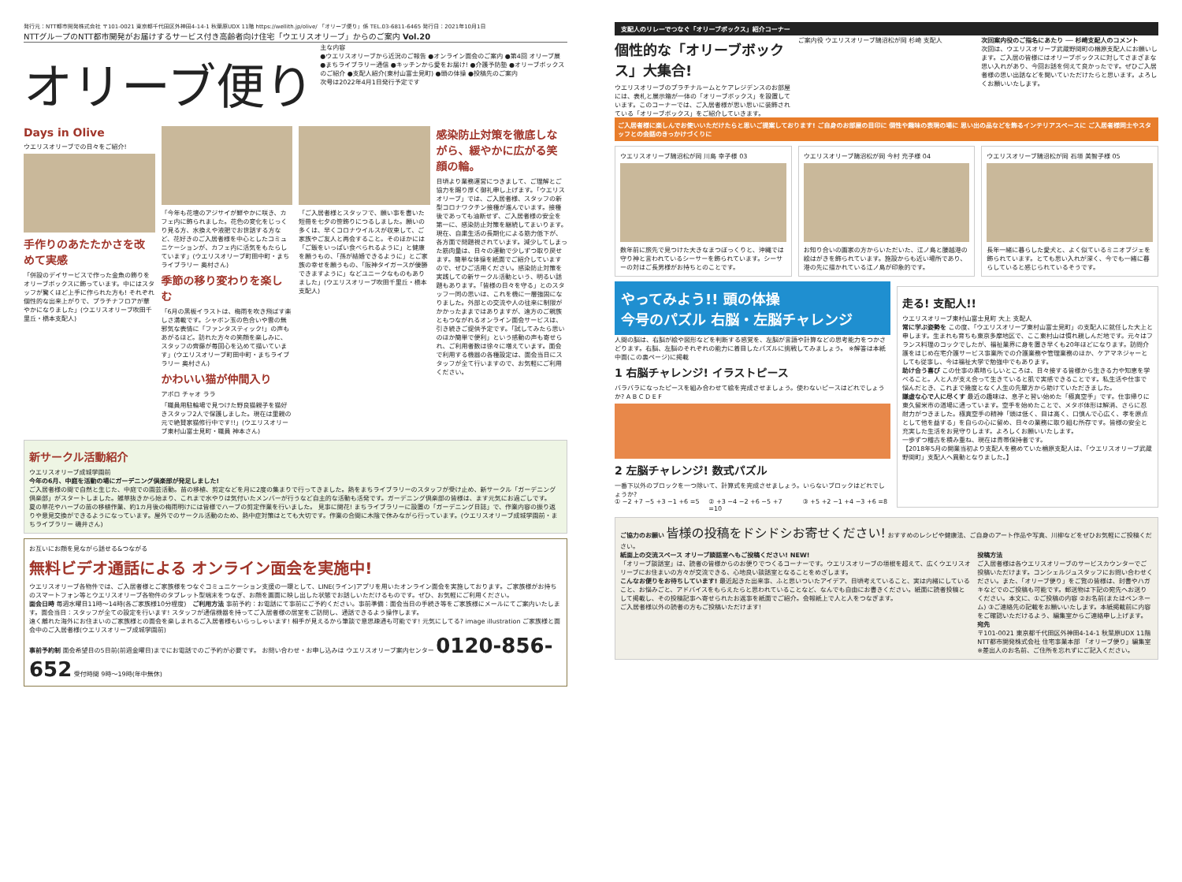発行元：NTT都市開発株式会社 〒101-0021 東京都千代田区外神田4-14-1 秋葉原UDX 11階 https://wellith.jp/olive/ 「オリーブ便り」係 TEL.03-6811-6465 発行日：2021年10月1日
NTTグループのNTT都市開発がお届けするサービス付き高齢者向け住宅「ウエリスオリーブ」からのご案内 Vol.20
オリーブ便り
主な内容
●ウエリスオリーブから近況のご報告 ●オンライン面会のご案内 ●第4回 オリーブ展 ●まちライブラリー通信 ●キッチンから愛をお届け! ●介護予防塾 ●オリーブボックスのご紹介 ●支配人紹介(東村山富士見町) ●頭の体操 ●投稿先のご案内
次号は2022年4月1日発行予定です
Days in Olive
ウエリスオリーブでの日々をご紹介!
手作りのあたたかさを改めて実感
「併設のデイサービスで作った金魚の飾りをオリーブボックスに飾っています。中にはスタッフが驚くほど上手に作られた方も! それぞれ個性的な出来上がりで、プラチナフロアが華やかになりました」(ウエリスオリーブ吹田千里丘・橋本支配人)
「今年も花壇のアジサイが鮮やかに咲き、カフェ内に飾られました。花色の変化をじっくり見る方、水換えや液肥でお世話する方など、花好きのご入居者様を中心としたコミュニケーションが、カフェ内に活気をもたらしています」(ウエリスオリーブ町田中町・まちライブラリー 奥村さん)
季節の移り変わりを楽しむ
「6月の黒板イラストは、梅雨を吹き飛ばす楽しさ満載です。シャボン玉の色合いや雲の無邪気な表情に「ファンタスティック!」の声もあがるほど。訪れた方々の笑顔を楽しみに、スタッフの齊藤が毎回心を込めて描いています」(ウエリスオリーブ町田中町・まちライブラリー 奥村さん)
かわいい猫が仲間入り
アポロ チャオ ララ
「職員用駐輪場で見つけた野良猫親子を猫好きスタッフ2人で保護しました。現在は里親の元で絶賛家猫修行中です!!」(ウエリスオリーブ東村山富士見町・職員 神本さん)
「ご入居者様とスタッフで、願い事を書いた短冊を七夕の笹飾りにつるしました。願いの多くは、早くコロナウイルスが収束して、ご家族やご友人と再会すること。そのほかには「ご飯をいっぱい食べられるように」と健康を願うもの、「孫が結婚できるように」とご家族の幸せを願うもの、「阪神タイガースが優勝できますように」などユニークなものもありました」(ウエリスオリーブ吹田千里丘・橋本支配人)
感染防止対策を徹底しながら、緩やかに広がる笑顔の輪。
日頃より業務運営につきまして、ご理解とご協力を賜り厚く御礼申し上げます。「ウエリスオリーブ」では、ご入居者様、スタッフの新型コロナワクチン接種が進んでいます。接種後であっても油断せず、ご入居者様の安全を第一に、感染防止対策を継続してまいります。現在、自粛生活の長期化による筋力低下が、各方面で問題視されています。減少してしまった筋肉量は、日々の運動で少しずつ取り戻せます。簡単な体操を紙面でご紹介していますので、ぜひご活用ください。感染防止対策を実践しての新サークル活動という、明るい話題もあります。「皆様の日々を守る」とのスタッフ一同の思いは、これを機に一層強固になりました。外部との交流や人の往来に制限がかかったままではありますが、遠方のご親族ともつながれるオンライン面会サービスは、引き続きご提供予定です。「試してみたら思いのほか簡単で便利」という感動の声も寄せられ、ご利用者数は徐々に増えています。面会で利用する機器の各種設定は、面会当日にスタッフが全て行いますので、お気軽にご利用ください。
新サークル活動紹介
ウエリスオリーブ成城学園前
今年の6月、中庭を活動の場にガーデニング倶楽部が発足しました!
ご入居者様の間で自然と生じた、中庭での園芸活動。苗の移植、剪定などを月に2度の集まりで行ってきました。熱をまちライブラリーのスタッフが受け止め、新サークル「ガーデニング倶楽部」がスタートしました。雑草抜きから始まり、これまで水やりは気付いたメンバーが行うなど自主的な活動も活発です。ガーデニング倶楽部の皆様は、ます元気にお過ごしです。
夏の草花やハーブの苗の移植作業、約1カ月後の梅雨明けには皆様でハーブの剪定作業を行いました。 見事に開花! まちライブラリーに設置の「ガーデニング日誌」で、作業内容の振り返りや意見交換ができるようになっています。屋外でのサークル活動のため、熱中症対策はとても大切です。作業の合間に木陰で休みながら行っています。(ウエリスオリーブ成城学園前・まちライブラリー 磯井さん)
お互いにお顔を見ながら話せる&つながる
無料ビデオ通話による オンライン面会を実施中!
ウエリスオリーブ各物件では、ご入居者様とご家族様をつなぐコミュニケーション支援の一環として、LINE(ライン)アプリを用いたオンライン面会を実施しております。ご家族様がお持ちのスマートフォン等とウエリスオリーブ各物件のタブレット型端末をつなぎ、お顔を画面に映し出した状態でお話しいただけるものです。ぜひ、お気軽にご利用ください。
面会日時 毎週水曜日11時〜14時(各ご家族様10分程度)　ご利用方法 事前予約：お電話にて事前にご予約ください。事前準備：面会当日の手続き等をご家族様にメールにてご案内いたします。面会当日：スタッフが全ての設定を行います! スタッフが通信機器を持ってご入居者様の居室をご訪問し、通話できるよう操作します。
遠く離れた海外にお住まいのご家族様との面会を楽しまれるご入居者様もいらっしゃいます! 相手が見えるから筆談で意思疎通も可能です! 元気にしてる? image illustration ご家族様と面会中のご入居者様(ウエリスオリーブ成城学園前)
事前予約制 面会希望日の5日前(前週金曜日)までにお電話でのご予約が必要です。 お問い合わせ・お申し込みは ウエリスオリーブ案内センター 0120-856-652 受付時間 9時〜19時(年中無休)
支配人のリレーでつなぐ「オリーブボックス」紹介コーナー
個性的な「オリーブボックス」大集合!
ウエリスオリーブのプラチナルームとケアレジデンスのお部屋には、表札と展示箱が一体の「オリーブボックス」を設置しています。このコーナーでは、ご入居者様が思い思いに装飾されている「オリーブボックス」をご紹介していきます。
ご案内役 ウエリスオリーブ鵠沼松が岡 杉崎 支配人
次回案内役のご指名にあたり ── 杉崎支配人のコメント
次回は、ウエリスオリーブ武蔵野関町の楢原支配人にお願いします。ご入居の皆様にはオリーブボックスに対してさまざまな思い入れがあり、今回お話を伺えて良かったです。ぜひご入居者様の思い出話などを聞いていただけたらと思います。よろしくお願いいたします。
ご入居者様に楽しんでお使いいただけたらと思いご提案しております! ご自身のお部屋の目印に 個性や趣味の表現の場に 思い出の品などを飾るインテリアスペースに ご入居者様同士やスタッフとの会話のきっかけづくりに
ウエリスオリーブ鵠沼松が岡 川島 幸子様 03
数年前に旅先で見つけた大きなまつぼっくりと、沖縄では守り神と言われているシーサーを飾られています。シーサーの対はご長男様がお持ちとのことです。
ウエリスオリーブ鵠沼松が岡 今村 充子様 04
お知り合いの画家の方からいただいた、江ノ島と腰越港の絵はがきを飾られています。施設からも近い場所であり、港の先に描かれている江ノ島が印象的です。
ウエリスオリーブ鵠沼松が岡 石垣 美智子様 05
長年一緒に暮らした愛犬と、よく似ているミニオブジェを飾られています。とても思い入れが深く、今でも一緒に暮らしていると感じられているそうです。
やってみよう!! 頭の体操
今号のパズル 右脳・左脳チャレンジ
人間の脳は、右脳が絵や図形などを判断する感覚を、左脳が言語や計算などの思考能力をつかさどります。右脳、左脳のそれぞれの能力に着目したパズルに挑戦してみましょう。 ※解答は本紙中面(この裏ページ)に掲載
1 右脳チャレンジ! イラストピース
バラバラになったピースを組み合わせて絵を完成させましょう。使わないピースはどれでしょうか? A B C D E F
2 左脳チャレンジ! 数式パズル
一番下以外のブロックを一つ除いて、計算式を完成させましょう。いらないブロックはどれでしょうか?
① −2 +7 −5 +3 −1 +6 =5 ② +3 −4 −2 +6 −5 +7 =10 ③ +5 +2 −1 +4 −3 +6 =8
走る! 支配人!!
ウエリスオリーブ東村山富士見町 大上 支配人
常に学ぶ姿勢を この度、「ウエリスオリーブ東村山富士見町」の支配人に就任した大上と申します。生まれも育ちも東京多摩地区で、ここ東村山は慣れ親しんだ地です。元々はフランス料理のコックでしたが、福祉業界に身を置き早くも20年ほどになります。訪問介護をはじめ在宅介護サービス事業所での介護業務や管理業務のほか、ケアマネジャーとしても従事し、今は福祉大学で勉強中でもあります。
助け合う喜び この仕事の素晴らしいところは、日々接する皆様から生きる力や知恵を学べること。人と人が支え合って生きていると肌で実感できることです。私生活や仕事で悩んだとき、これまで幾度となく人生の先輩方から助けていただきました。
謙虚な心で人に尽くす 最近の趣味は、息子と習い始めた「極真空手」です。仕事帰りに東久留米市の道場に通っています。空手を始めたことで、メタボ体形は解消、さらに忍耐力がつきました。極真空手の精神「頭は低く、目は高く、口慎んで心広く、孝を原点として他を益する」を自らの心に留め、日々の業務に取り組む所存です。皆様の安全と充実した生活をお見守りします。よろしくお願いいたします。
一歩ずつ稽古を積み重ね、現在は青帯保持者です。
【2018年5月の開業当初より支配人を務めていた楢原支配人は、「ウエリスオリーブ武蔵野関町」支配人へ異動となりました。】
ご協力のお願い 皆様の投稿をドシドシお寄せください! おすすめのレシピや健康法、ご自身のアート作品や写真、川柳などをぜひお気軽にご投稿ください。
紙面上の交流スペース オリーブ談話室へもご投稿ください! NEW!
「オリーブ談話室」は、読者の皆様からのお便りでつくるコーナーです。ウエリスオリーブの垣根を超えて、広くウエリスオリーブにお住まいの方々が交流できる、心地良い談話室となることをめざします。
こんなお便りをお待ちしています! 最近起きた出来事、ふと思いついたアイデア、日頃考えていること、実は内緒にしていること、お悩みごと、アドバイスをもらえたらと思われていることなど、なんでも自由にお書きください。紙面に読者投稿として掲載し、その投稿記事へ寄せられたお返事を紙面でご紹介。会報紙上で人と人をつなぎます。
ご入居者様以外の読者の方もご投稿いただけます!
投稿方法
ご入居者様は各ウエリスオリーブのサービスカウンターでご投稿いただけます。コンシェルジュスタッフにお問い合わせください。また、「オリーブ便り」をご覧の皆様は、封書やハガキなどでのご投稿も可能です。郵送物は下記の宛先へお送りください。本文に、①ご投稿の内容 ②お名前(またはペンネーム) ③ご連絡先の記載をお願いいたします。本紙掲載前に内容をご確認いただけるよう、編集室からご連絡申し上げます。
宛先
〒101-0021 東京都千代田区外神田4-14-1 秋葉原UDX 11階 NTT都市開発株式会社 住宅事業本部 「オリーブ便り」編集室
※差出人のお名前、ご住所を忘れずにご記入ください。